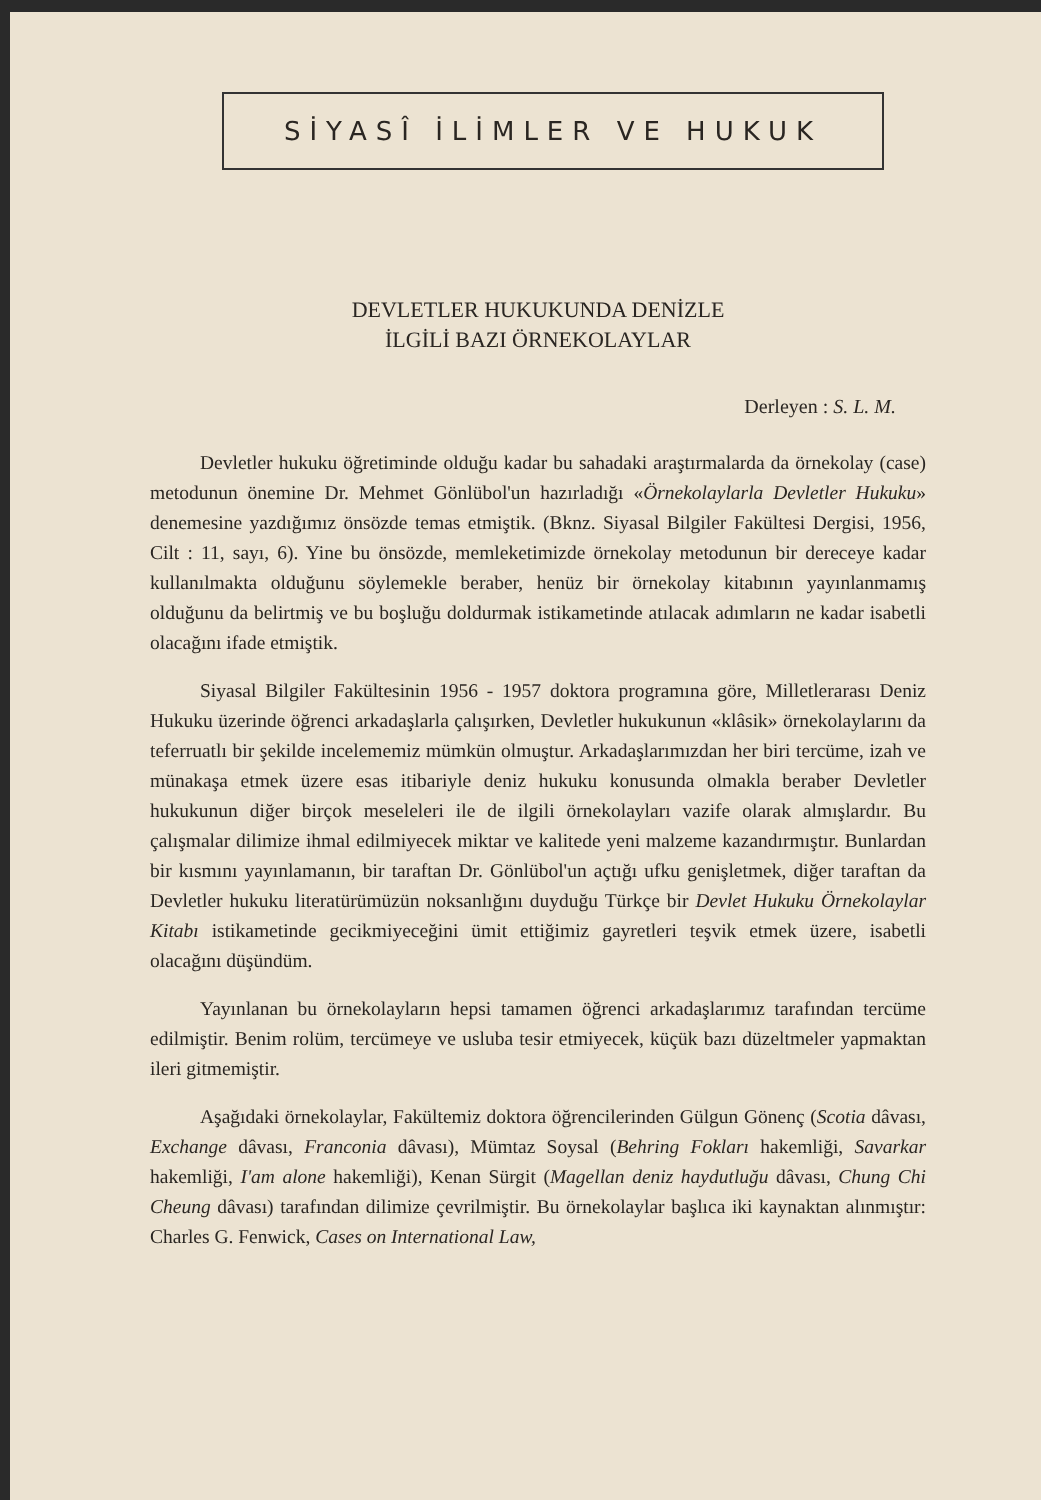SİYASÎ İLİMLER VE HUKUK
DEVLETLER HUKUKUNDA DENİZLE
İLGİLİ BAZI ÖRNEKOLAYLAR
Derleyen : S. L. M.
Devletler hukuku öğretiminde olduğu kadar bu sahadaki araştırmalarda da örnekolay (case) metodunun önemine Dr. Mehmet Gönlübol'un hazırladığı «Örnekolaylarla Devletler Hukuku» denemesine yazdığımız önsözde temas etmiştik. (Bknz. Siyasal Bilgiler Fakültesi Dergisi, 1956, Cilt : 11, sayı, 6). Yine bu önsözde, memleketimizde örnekolay metodunun bir dereceye kadar kullanılmakta olduğunu söylemekle beraber, henüz bir örnekolay kitabının yayınlanmamış olduğunu da belirtmiş ve bu boşluğu doldurmak istikametinde atılacak adımların ne kadar isabetli olacağını ifade etmiştik.
Siyasal Bilgiler Fakültesinin 1956 - 1957 doktora programına göre, Milletlerarası Deniz Hukuku üzerinde öğrenci arkadaşlarla çalışırken, Devletler hukukunun «klâsik» örnekolaylarını da teferruatlı bir şekilde incelememiz mümkün olmuştur. Arkadaşlarımızdan her biri tercüme, izah ve münakaşa etmek üzere esas itibariyle deniz hukuku konusunda olmakla beraber Devletler hukukunun diğer birçok meseleleri ile de ilgili örnekolayları vazife olarak almışlardır. Bu çalışmalar dilimize ihmal edilmiyecek miktar ve kalitede yeni malzeme kazandırmıştır. Bunlardan bir kısmını yayınlamanın, bir taraftan Dr. Gönlübol'un açtığı ufku genişletmek, diğer taraftan da Devletler hukuku literatürümüzün noksanlığını duyduğu Türkçe bir Devlet Hukuku Örnekolaylar Kitabı istikametinde gecikmiyeceğini ümit ettiğimiz gayretleri teşvik etmek üzere, isabetli olacağını düşündüm.
Yayınlanan bu örnekolayların hepsi tamamen öğrenci arkadaşlarımız tarafından tercüme edilmiştir. Benim rolüm, tercümeye ve usluba tesir etmiyecek, küçük bazı düzeltmeler yapmaktan ileri gitmemiştir.
Aşağıdaki örnekolaylar, Fakültemiz doktora öğrencilerinden Gülgun Gönenç (Scotia dâvası, Exchange dâvası, Franconia dâvası), Mümtaz Soysal (Behring Fokları hakemliği, Savarkar hakemliği, I'am alone hakemliği), Kenan Sürgit (Magellan deniz haydutluğu dâvası, Chung Chi Cheung dâvası) tarafından dilimize çevrilmiştir. Bu örnekolaylar başlıca iki kaynaktan alınmıştır: Charles G. Fenwick, Cases on International Law,